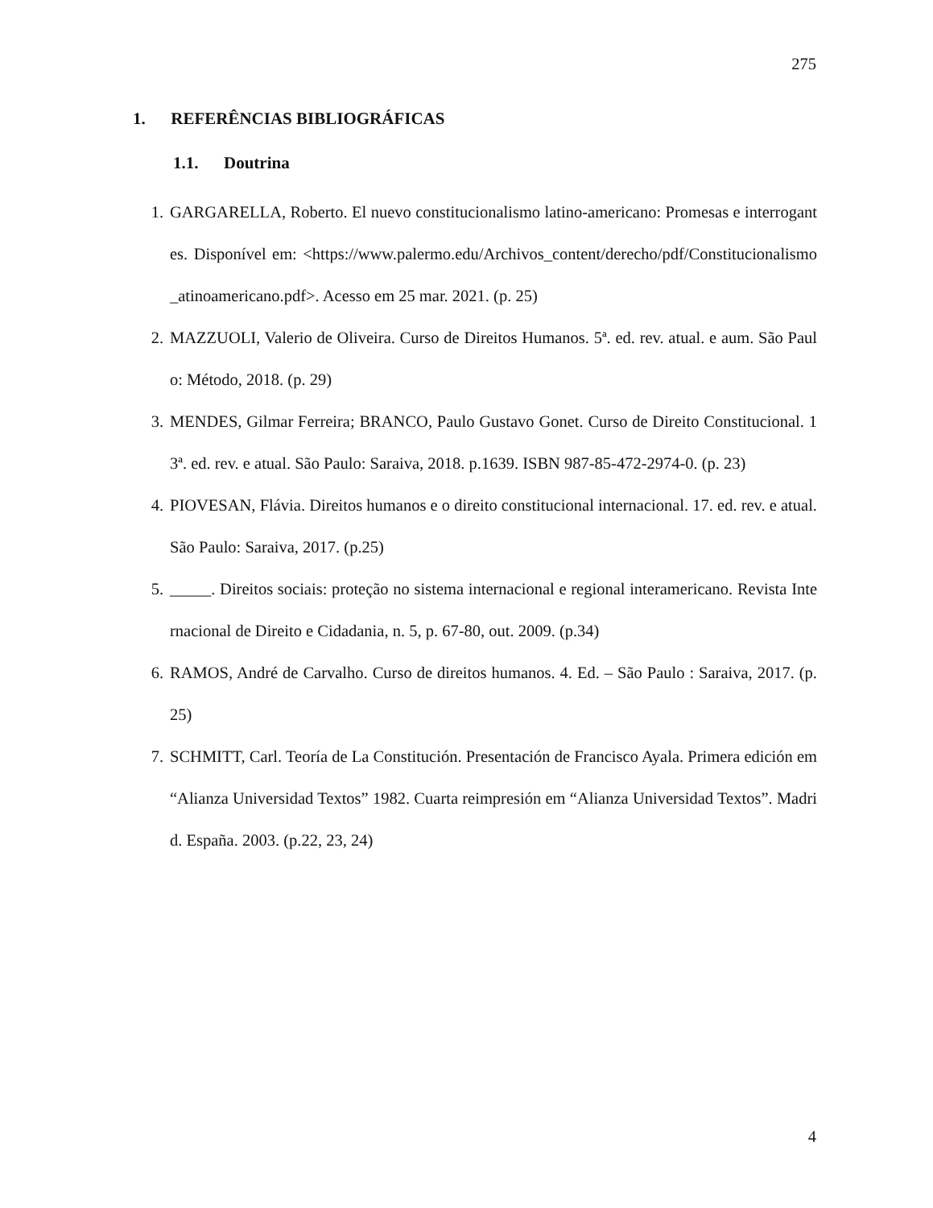275
1. REFERÊNCIAS BIBLIOGRÁFICAS
1.1. Doutrina
1. GARGARELLA, Roberto. El nuevo constitucionalismo latino-americano: Promesas e interrogantes. Disponível em: <https://www.palermo.edu/Archivos_content/derecho/pdf/Constitucionalismo_atinoamericano.pdf>. Acesso em 25 mar. 2021. (p. 25)
2. MAZZUOLI, Valerio de Oliveira. Curso de Direitos Humanos. 5ª. ed. rev. atual. e aum. São Paulo: Método, 2018. (p. 29)
3. MENDES, Gilmar Ferreira; BRANCO, Paulo Gustavo Gonet. Curso de Direito Constitucional. 13ª. ed. rev. e atual. São Paulo: Saraiva, 2018. p.1639. ISBN 987-85-472-2974-0. (p. 23)
4. PIOVESAN, Flávia. Direitos humanos e o direito constitucional internacional. 17. ed. rev. e atual. São Paulo: Saraiva, 2017. (p.25)
5. _____. Direitos sociais: proteção no sistema internacional e regional interamericano. Revista Internacional de Direito e Cidadania, n. 5, p. 67-80, out. 2009. (p.34)
6. RAMOS, André de Carvalho. Curso de direitos humanos. 4. Ed. – São Paulo : Saraiva, 2017. (p. 25)
7. SCHMITT, Carl. Teoría de La Constitución. Presentación de Francisco Ayala. Primera edición em “Alianza Universidad Textos” 1982. Cuarta reimpresión em “Alianza Universidad Textos”. Madrid. España. 2003. (p.22, 23, 24)
4